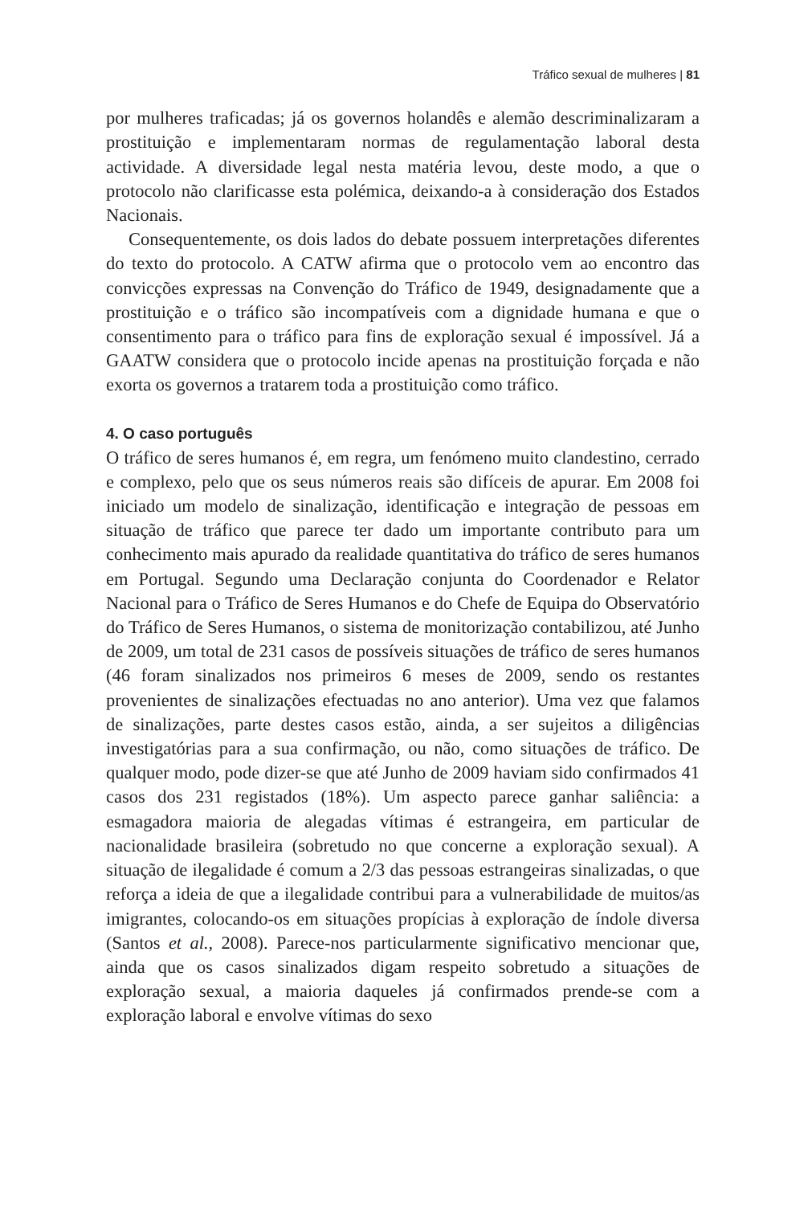Tráfico sexual de mulheres | 81
por mulheres traficadas; já os governos holandês e alemão descriminalizaram a prostituição e implementaram normas de regulamentação laboral desta actividade. A diversidade legal nesta matéria levou, deste modo, a que o protocolo não clarificasse esta polémica, deixando-a à consideração dos Estados Nacionais.
Consequentemente, os dois lados do debate possuem interpretações diferentes do texto do protocolo. A CATW afirma que o protocolo vem ao encontro das convicções expressas na Convenção do Tráfico de 1949, designadamente que a prostituição e o tráfico são incompatíveis com a dignidade humana e que o consentimento para o tráfico para fins de exploração sexual é impossível. Já a GAATW considera que o protocolo incide apenas na prostituição forçada e não exorta os governos a tratarem toda a prostituição como tráfico.
4. O caso português
O tráfico de seres humanos é, em regra, um fenómeno muito clandestino, cerrado e complexo, pelo que os seus números reais são difíceis de apurar. Em 2008 foi iniciado um modelo de sinalização, identificação e integração de pessoas em situação de tráfico que parece ter dado um importante contributo para um conhecimento mais apurado da realidade quantitativa do tráfico de seres humanos em Portugal. Segundo uma Declaração conjunta do Coordenador e Relator Nacional para o Tráfico de Seres Humanos e do Chefe de Equipa do Observatório do Tráfico de Seres Humanos, o sistema de monitorização contabilizou, até Junho de 2009, um total de 231 casos de possíveis situações de tráfico de seres humanos (46 foram sinalizados nos primeiros 6 meses de 2009, sendo os restantes provenientes de sinalizações efectuadas no ano anterior). Uma vez que falamos de sinalizações, parte destes casos estão, ainda, a ser sujeitos a diligências investigatórias para a sua confirmação, ou não, como situações de tráfico. De qualquer modo, pode dizer-se que até Junho de 2009 haviam sido confirmados 41 casos dos 231 registados (18%). Um aspecto parece ganhar saliência: a esmagadora maioria de alegadas vítimas é estrangeira, em particular de nacionalidade brasileira (sobretudo no que concerne a exploração sexual). A situação de ilegalidade é comum a 2/3 das pessoas estrangeiras sinalizadas, o que reforça a ideia de que a ilegalidade contribui para a vulnerabilidade de muitos/as imigrantes, colocando-os em situações propícias à exploração de índole diversa (Santos et al., 2008). Parece-nos particularmente significativo mencionar que, ainda que os casos sinalizados digam respeito sobretudo a situações de exploração sexual, a maioria daqueles já confirmados prende-se com a exploração laboral e envolve vítimas do sexo